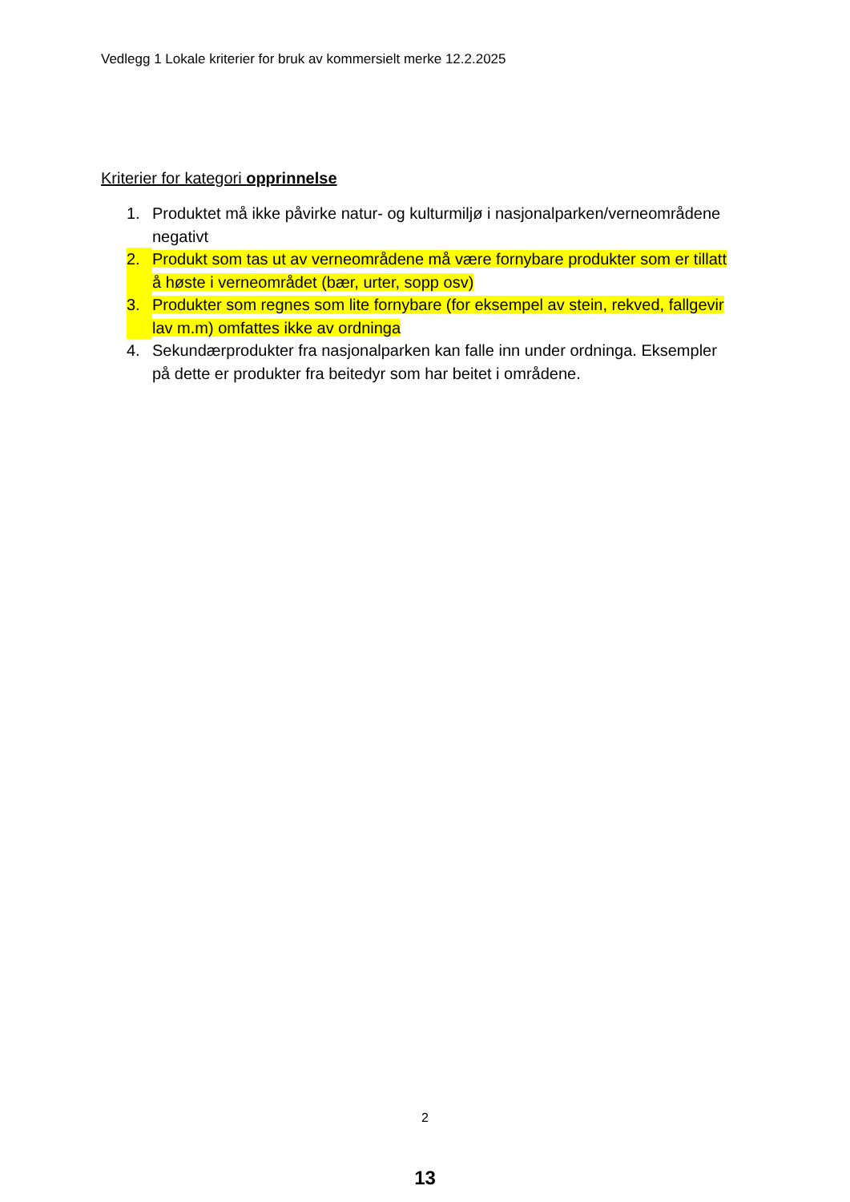Vedlegg 1 Lokale kriterier for bruk av kommersielt merke 12.2.2025
Kriterier for kategori opprinnelse
1. Produktet må ikke påvirke natur- og kulturmiljø i nasjonalparken/verneområdene negativt
2. Produkt som tas ut av verneområdene må være fornybare produkter som er tillatt å høste i verneområdet (bær, urter, sopp osv)
3. Produkter som regnes som lite fornybare (for eksempel av stein, rekved, fallgevir lav m.m) omfattes ikke av ordninga
4. Sekundærprodukter fra nasjonalparken kan falle inn under ordninga. Eksempler på dette er produkter fra beitedyr som har beitet i områdene.
2
13